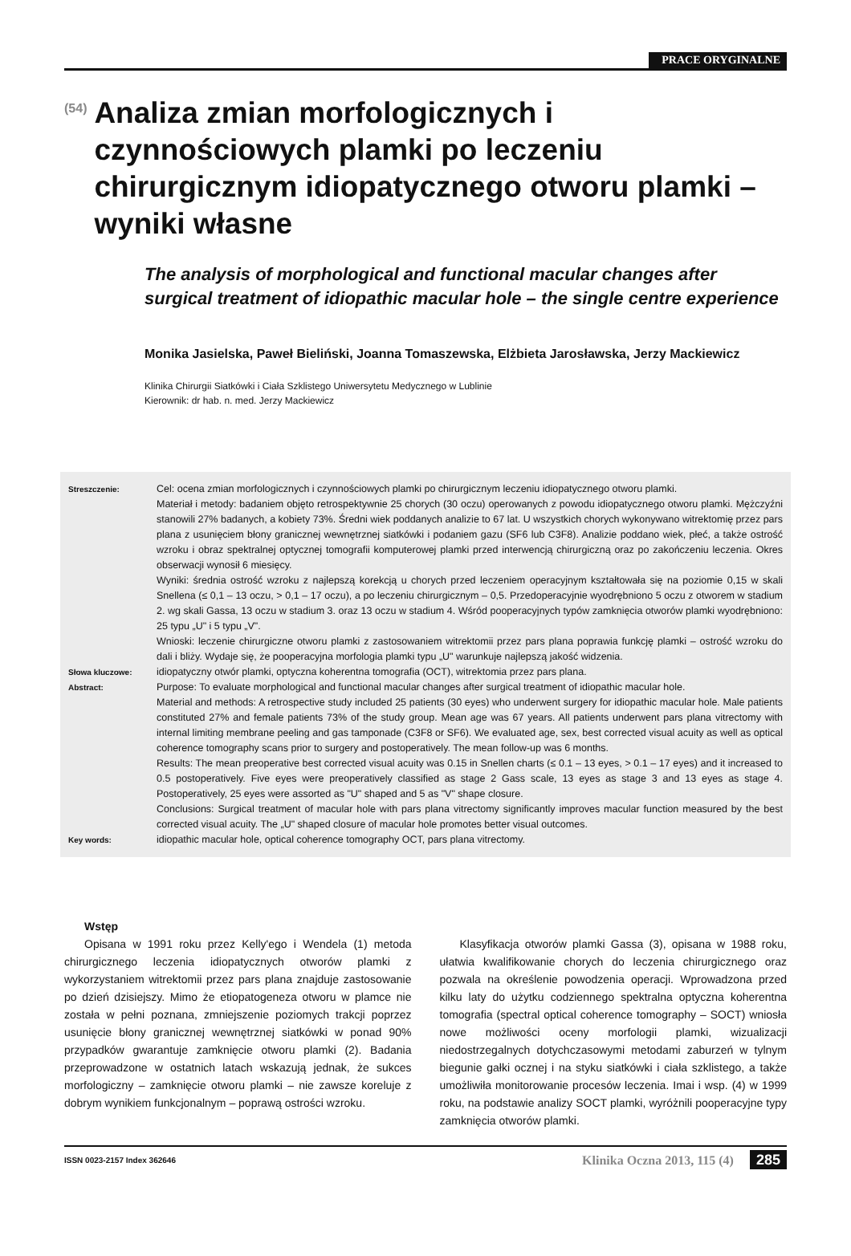PRACE ORYGINALNE
(54)
Analiza zmian morfologicznych i czynnościowych plamki po leczeniu chirurgicznym idiopatycznego otworu plamki – wyniki własne
The analysis of morphological and functional macular changes after surgical treatment of idiopathic macular hole – the single centre experience
Monika Jasielska, Paweł Bieliński, Joanna Tomaszewska, Elżbieta Jarosławska, Jerzy Mackiewicz
Klinika Chirurgii Siatkówki i Ciała Szklistego Uniwersytetu Medycznego w Lublinie
Kierownik: dr hab. n. med. Jerzy Mackiewicz
| Streszczenie: | Cel: ocena zmian morfologicznych i czynnościowych plamki po chirurgicznym leczeniu idiopatycznego otworu plamki. Materiał i metody: badaniem objęto retrospektywnie 25 chorych (30 oczu) operowanych z powodu idiopatycznego otworu plamki. Mężczyźni stanowili 27% badanych, a kobiety 73%. Średni wiek poddanych analizie to 67 lat. U wszystkich chorych wykonywano witrektomię przez pars plana z usunięciem błony granicznej wewnętrznej siatkówki i podaniem gazu (SF6 lub C3F8). Analizie poddano wiek, płeć, a także ostrość wzroku i obraz spektralnej optycznej tomografii komputerowej plamki przed interwencją chirurgiczną oraz po zakończeniu leczenia. Okres obserwacji wynosił 6 miesięcy. Wyniki: średnia ostrość wzroku z najlepszą korekcją u chorych przed leczeniem operacyjnym kształtowała się na poziomie 0,15 w skali Snellena (≤ 0,1 – 13 oczu, > 0,1 – 17 oczu), a po leczeniu chirurgicznym – 0,5. Przedoperacyjnie wyodrębniono 5 oczu z otworem w stadium 2. wg skali Gassa, 13 oczu w stadium 3. oraz 13 oczu w stadium 4. Wśród pooperacyjnych typów zamknięcia otworów plamki wyodrębniono: 25 typu „U" i 5 typu „V". Wnioski: leczenie chirurgiczne otworu plamki z zastosowaniem witrektomii przez pars plana poprawia funkcję plamki – ostrość wzroku do dali i bliży. Wydaje się, że pooperacyjna morfologia plamki typu „U" warunkuje najlepszą jakość widzenia. |
| Słowa kluczowe: | idiopatyczny otwór plamki, optyczna koherentna tomografia (OCT), witrektomia przez pars plana. |
| Abstract: | Purpose: To evaluate morphological and functional macular changes after surgical treatment of idiopathic macular hole. Material and methods: A retrospective study included 25 patients (30 eyes) who underwent surgery for idiopathic macular hole. Male patients constituted 27% and female patients 73% of the study group. Mean age was 67 years. All patients underwent pars plana vitrectomy with internal limiting membrane peeling and gas tamponade (C3F8 or SF6). We evaluated age, sex, best corrected visual acuity as well as optical coherence tomography scans prior to surgery and postoperatively. The mean follow-up was 6 months. Results: The mean preoperative best corrected visual acuity was 0.15 in Snellen charts (≤ 0.1 – 13 eyes, > 0.1 – 17 eyes) and it increased to 0.5 postoperatively. Five eyes were preoperatively classified as stage 2 Gass scale, 13 eyes as stage 3 and 13 eyes as stage 4. Postoperatively, 25 eyes were assorted as "U" shaped and 5 as "V" shape closure. Conclusions: Surgical treatment of macular hole with pars plana vitrectomy significantly improves macular function measured by the best corrected visual acuity. The „U" shaped closure of macular hole promotes better visual outcomes. |
| Key words: | idiopathic macular hole, optical coherence tomography OCT, pars plana vitrectomy. |
Wstęp
Opisana w 1991 roku przez Kelly'ego i Wendela (1) metoda chirurgicznego leczenia idiopatycznych otworów plamki z wykorzystaniem witrektomii przez pars plana znajduje zastosowanie po dzień dzisiejszy. Mimo że etiopatogeneza otworu w plamce nie została w pełni poznana, zmniejszenie poziomych trakcji poprzez usunięcie błony granicznej wewnętrznej siatkówki w ponad 90% przypadków gwarantuje zamknięcie otworu plamki (2). Badania przeprowadzone w ostatnich latach wskazują jednak, że sukces morfologiczny – zamknięcie otworu plamki – nie zawsze koreluje z dobrym wynikiem funkcjonalnym – poprawą ostrości wzroku.
Klasyfikacja otworów plamki Gassa (3), opisana w 1988 roku, ułatwia kwalifikowanie chorych do leczenia chirurgicznego oraz pozwala na określenie powodzenia operacji. Wprowadzona przed kilku laty do użytku codziennego spektralna optyczna koherentna tomografia (spectral optical coherence tomography – SOCT) wniosła nowe możliwości oceny morfologii plamki, wizualizacji niedostrzegalnych dotychczasowymi metodami zaburzeń w tylnym biegunie gałki ocznej i na styku siatkówki i ciała szklistego, a także umożliwiła monitorowanie procesów leczenia. Imai i wsp. (4) w 1999 roku, na podstawie analizy SOCT plamki, wyróżnili pooperacyjne typy zamknięcia otworów plamki.
ISSN 0023-2157 Index 362646 Klinika Oczna 2013, 115 (4) 285